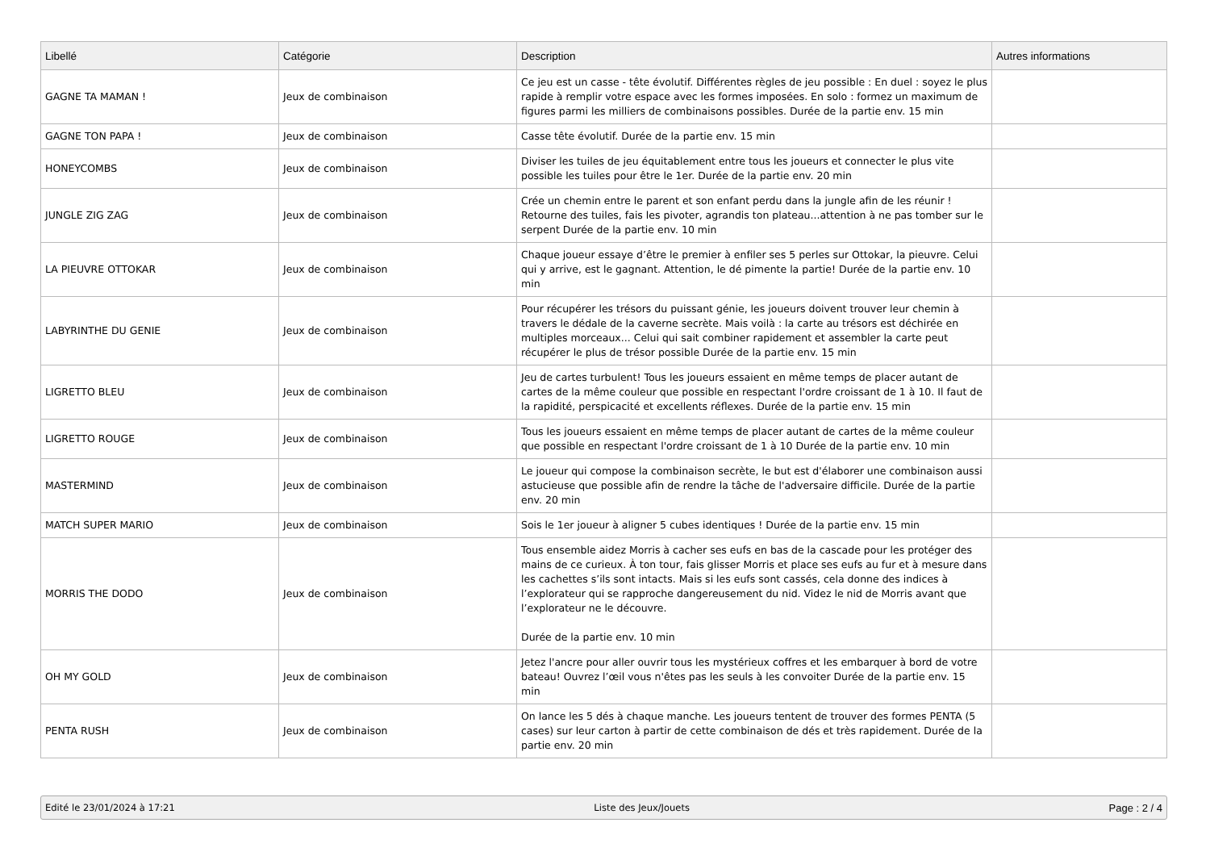| Libellé | Catégorie | Description | Autres informations |
| --- | --- | --- | --- |
| GAGNE TA MAMAN ! | Jeux de combinaison | Ce jeu est un casse - tête évolutif. Différentes règles de jeu possible : En duel : soyez le plus rapide à remplir votre espace avec les formes imposées. En solo : formez un maximum de figures parmi les milliers de combinaisons possibles. Durée de la partie env. 15 min | |
| GAGNE TON PAPA ! | Jeux de combinaison | Casse tête évolutif. Durée de la partie env. 15 min | |
| HONEYCOMBS | Jeux de combinaison | Diviser les tuiles de jeu équitablement entre tous les joueurs et connecter le plus vite possible les tuiles pour être le 1er. Durée de la partie env. 20 min | |
| JUNGLE ZIG ZAG | Jeux de combinaison | Crée un chemin entre le parent et son enfant perdu dans la jungle afin de les réunir ! Retourne des tuiles, fais les pivoter, agrandis ton plateau...attention à ne pas tomber sur le serpent Durée de la partie env. 10 min | |
| LA PIEUVRE OTTOKAR | Jeux de combinaison | Chaque joueur essaye d’être le premier à enfiler ses 5 perles sur Ottokar, la pieuvre. Celui qui y arrive, est le gagnant. Attention, le dé pimente la partie! Durée de la partie env. 10 min | |
| LABYRINTHE DU GENIE | Jeux de combinaison | Pour récupérer les trésors du puissant génie, les joueurs doivent trouver leur chemin à travers le dédale de la caverne secrète. Mais voilà : la carte au trésors est déchirée en multiples morceaux... Celui qui sait combiner rapidement et assembler la carte peut récupérer le plus de trésor possible Durée de la partie env. 15 min | |
| LIGRETTO BLEU | Jeux de combinaison | Jeu de cartes turbulent! Tous les joueurs essaient en même temps de placer autant de cartes de la même couleur que possible en respectant l'ordre croissant de 1 à 10. Il faut de la rapidité, perspicacité et excellents réflexes. Durée de la partie env. 15 min | |
| LIGRETTO ROUGE | Jeux de combinaison | Tous les joueurs essaient en même temps de placer autant de cartes de la même couleur que possible en respectant l'ordre croissant de 1 à 10 Durée de la partie env. 10 min | |
| MASTERMIND | Jeux de combinaison | Le joueur qui compose la combinaison secrète, le but est d'élaborer une combinaison aussi astucieuse que possible afin de rendre la tâche de l'adversaire difficile. Durée de la partie env. 20 min | |
| MATCH SUPER MARIO | Jeux de combinaison | Sois le 1er joueur à aligner 5 cubes identiques ! Durée de la partie env. 15 min | |
| MORRIS THE DODO | Jeux de combinaison | Tous ensemble aidez Morris à cacher ses eufs en bas de la cascade pour les protéger des mains de ce curieux. À ton tour, fais glisser Morris et place ses eufs au fur et à mesure dans les cachettes s’ils sont intacts. Mais si les eufs sont cassés, cela donne des indices à l’explorateur qui se rapproche dangereusement du nid. Videz le nid de Morris avant que l’explorateur ne le découvre. Durée de la partie env. 10 min | |
| OH MY GOLD | Jeux de combinaison | Jetez l'ancre pour aller ouvrir tous les mystérieux coffres et les embarquer à bord de votre bateau! Ouvrez l’œil vous n'êtes pas les seuls à les convoiter Durée de la partie env. 15 min | |
| PENTA RUSH | Jeux de combinaison | On lance les 5 dés à chaque manche. Les joueurs tentent de trouver des formes PENTA (5 cases) sur leur carton à partir de cette combinaison de dés et très rapidement. Durée de la partie env. 20 min | |
Edité le 23/01/2024 à 17:21 Liste des Jeux/Jouets Page : 2 / 4